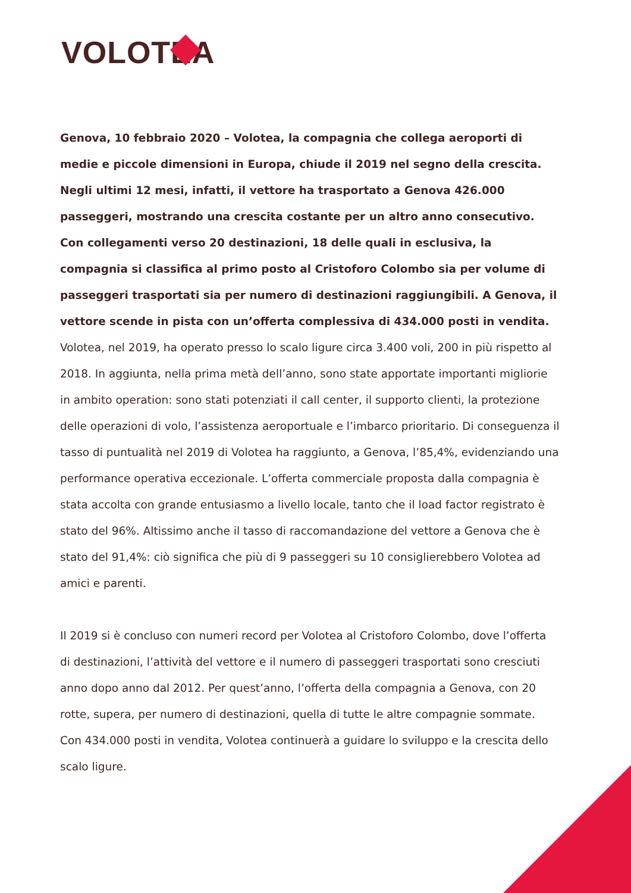VOLOTEA
Genova, 10 febbraio 2020 – Volotea, la compagnia che collega aeroporti di medie e piccole dimensioni in Europa, chiude il 2019 nel segno della crescita. Negli ultimi 12 mesi, infatti, il vettore ha trasportato a Genova 426.000 passeggeri, mostrando una crescita costante per un altro anno consecutivo. Con collegamenti verso 20 destinazioni, 18 delle quali in esclusiva, la compagnia si classifica al primo posto al Cristoforo Colombo sia per volume di passeggeri trasportati sia per numero di destinazioni raggiungibili. A Genova, il vettore scende in pista con un’offerta complessiva di 434.000 posti in vendita.
Volotea, nel 2019, ha operato presso lo scalo ligure circa 3.400 voli, 200 in più rispetto al 2018. In aggiunta, nella prima metà dell’anno, sono state apportate importanti migliorie in ambito operation: sono stati potenziati il call center, il supporto clienti, la protezione delle operazioni di volo, l’assistenza aeroportuale e l’imbarco prioritario. Di conseguenza il tasso di puntualità nel 2019 di Volotea ha raggiunto, a Genova, l’85,4%, evidenziando una performance operativa eccezionale. L’offerta commerciale proposta dalla compagnia è stata accolta con grande entusiasmo a livello locale, tanto che il load factor registrato è stato del 96%. Altissimo anche il tasso di raccomandazione del vettore a Genova che è stato del 91,4%: ciò significa che più di 9 passeggeri su 10 consiglierebbero Volotea ad amici e parenti.
Il 2019 si è concluso con numeri record per Volotea al Cristoforo Colombo, dove l’offerta di destinazioni, l’attività del vettore e il numero di passeggeri trasportati sono cresciuti anno dopo anno dal 2012. Per quest’anno, l’offerta della compagnia a Genova, con 20 rotte, supera, per numero di destinazioni, quella di tutte le altre compagnie sommate. Con 434.000 posti in vendita, Volotea continuerà a guidare lo sviluppo e la crescita dello scalo ligure.